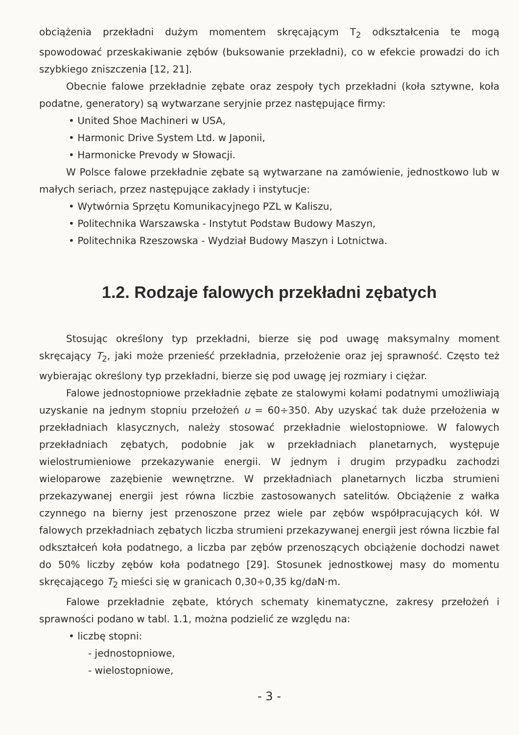obciążenia przekładni dużym momentem skręcającym T<sub>2</sub> odkształcenia te mogą spowodować przeskakiwanie zębów (buksowanie przekładni), co w efekcie prowadzi do ich szybkiego zniszczenia [12, 21].
Obecnie falowe przekładnie zębate oraz zespoły tych przekładni (koła sztywne, koła podatne, generatory) są wytwarzane seryjnie przez następujące firmy:
• United Shoe Machineri w USA,
• Harmonic Drive System Ltd. w Japonii,
• Harmonicke Prevody w Słowacji.
W Polsce falowe przekładnie zębate są wytwarzane na zamówienie, jednostkowo lub w małych seriach, przez następujące zakłady i instytucje:
• Wytwórnia Sprzętu Komunikacyjnego PZL w Kaliszu,
• Politechnika Warszawska - Instytut Podstaw Budowy Maszyn,
• Politechnika Rzeszowska - Wydział Budowy Maszyn i Lotnictwa.
1.2. Rodzaje falowych przekładni zębatych
Stosując określony typ przekładni, bierze się pod uwagę maksymalny moment skręcający T<sub>2</sub>, jaki może przenieść przekładnia, przełożenie oraz jej sprawność. Często też wybierając określony typ przekładni, bierze się pod uwagę jej rozmiary i ciężar.
Falowe jednostopniowe przekładnie zębate ze stalowymi kołami podatnymi umożliwiają uzyskanie na jednym stopniu przełożeń u = 60÷350. Aby uzyskać tak duże przełożenia w przekładniach klasycznych, należy stosować przekładnie wielostopniowe. W falowych przekładniach zębatych, podobnie jak w przekładniach planetarnych, występuje wielostrumieniowe przekazywanie energii. W jednym i drugim przypadku zachodzi wieloparowe zazębienie wewnętrzne. W przekładniach planetarnych liczba strumieni przekazywanej energii jest równa liczbie zastosowanych satelitów. Obciążenie z wałka czynnego na bierny jest przenoszone przez wiele par zębów współpracujących kół. W falowych przekładniach zębatych liczba strumieni przekazywanej energii jest równa liczbie fal odkształceń koła podatnego, a liczba par zębów przenoszących obciążenie dochodzi nawet do 50% liczby zębów koła podatnego [29]. Stosunek jednostkowej masy do momentu skręcającego T<sub>2</sub> mieści się w granicach 0,30÷0,35 kg/daN·m.
Falowe przekładnie zębate, których schematy kinematyczne, zakresy przełożeń i sprawności podano w tabl. 1.1, można podzielić ze względu na:
• liczbę stopni:
- jednostopniowe,
- wielostopniowe,
- 3 -